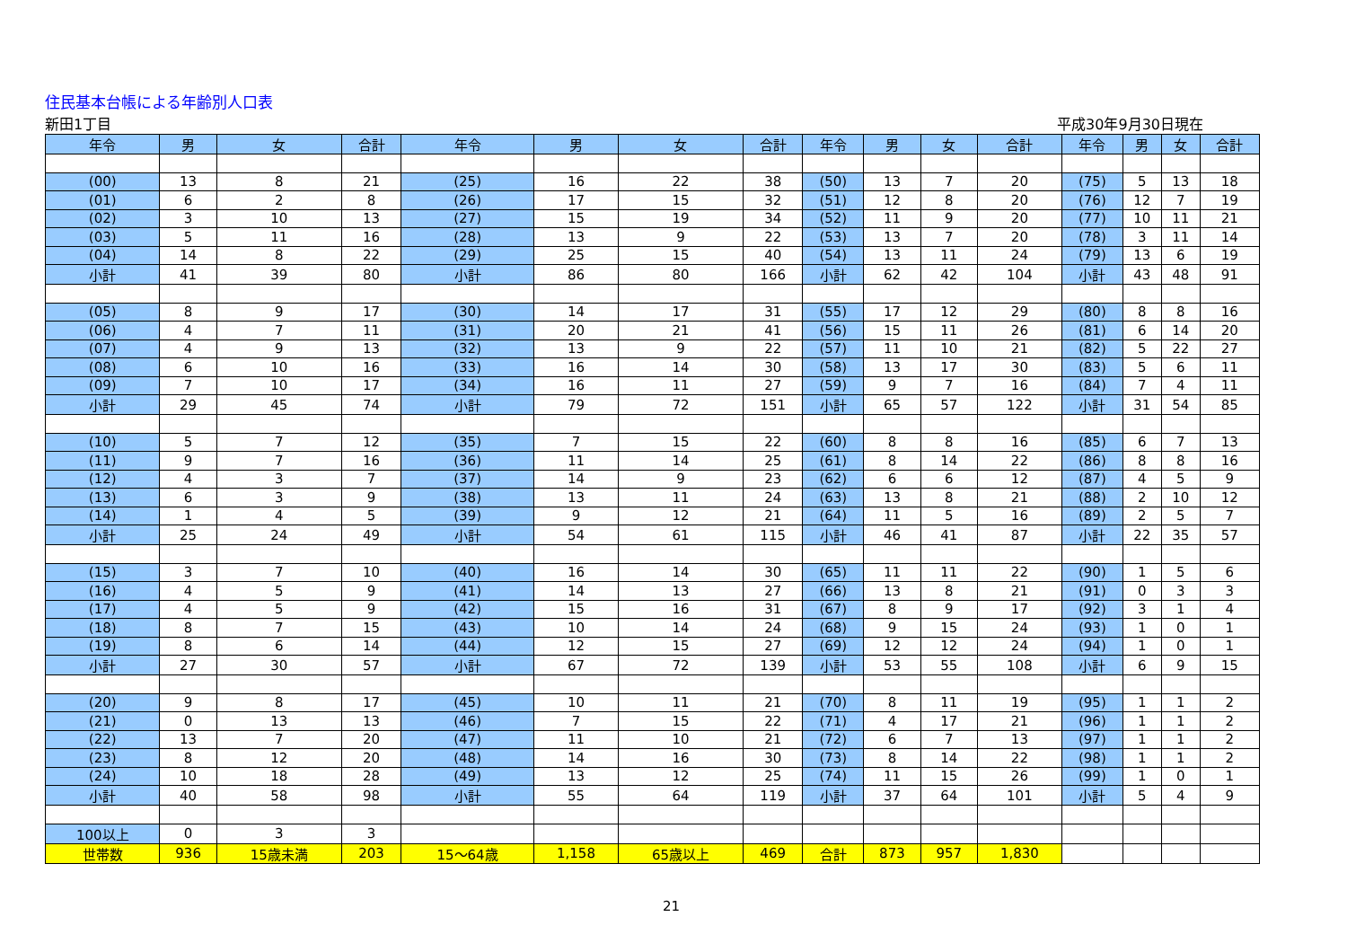住民基本台帳による年齢別人口表
新田1丁目 平成30年9月30日現在
| 年令 | 男 | 女 | 合計 | 年令 | 男 | 女 | 合計 | 年令 | 男 | 女 | 合計 | 年令 | 男 | 女 | 合計 |
| --- | --- | --- | --- | --- | --- | --- | --- | --- | --- | --- | --- | --- | --- | --- | --- |
| (00) | 13 | 8 | 21 | (25) | 16 | 22 | 38 | (50) | 13 | 7 | 20 | (75) | 5 | 13 | 18 |
| (01) | 6 | 2 | 8 | (26) | 17 | 15 | 32 | (51) | 12 | 8 | 20 | (76) | 12 | 7 | 19 |
| (02) | 3 | 10 | 13 | (27) | 15 | 19 | 34 | (52) | 11 | 9 | 20 | (77) | 10 | 11 | 21 |
| (03) | 5 | 11 | 16 | (28) | 13 | 9 | 22 | (53) | 13 | 7 | 20 | (78) | 3 | 11 | 14 |
| (04) | 14 | 8 | 22 | (29) | 25 | 15 | 40 | (54) | 13 | 11 | 24 | (79) | 13 | 6 | 19 |
| 小計 | 41 | 39 | 80 | 小計 | 86 | 80 | 166 | 小計 | 62 | 42 | 104 | 小計 | 43 | 48 | 91 |
| (05) | 8 | 9 | 17 | (30) | 14 | 17 | 31 | (55) | 17 | 12 | 29 | (80) | 8 | 8 | 16 |
| (06) | 4 | 7 | 11 | (31) | 20 | 21 | 41 | (56) | 15 | 11 | 26 | (81) | 6 | 14 | 20 |
| (07) | 4 | 9 | 13 | (32) | 13 | 9 | 22 | (57) | 11 | 10 | 21 | (82) | 5 | 22 | 27 |
| (08) | 6 | 10 | 16 | (33) | 16 | 14 | 30 | (58) | 13 | 17 | 30 | (83) | 5 | 6 | 11 |
| (09) | 7 | 10 | 17 | (34) | 16 | 11 | 27 | (59) | 9 | 7 | 16 | (84) | 7 | 4 | 11 |
| 小計 | 29 | 45 | 74 | 小計 | 79 | 72 | 151 | 小計 | 65 | 57 | 122 | 小計 | 31 | 54 | 85 |
| (10) | 5 | 7 | 12 | (35) | 7 | 15 | 22 | (60) | 8 | 8 | 16 | (85) | 6 | 7 | 13 |
| (11) | 9 | 7 | 16 | (36) | 11 | 14 | 25 | (61) | 8 | 14 | 22 | (86) | 8 | 8 | 16 |
| (12) | 4 | 3 | 7 | (37) | 14 | 9 | 23 | (62) | 6 | 6 | 12 | (87) | 4 | 5 | 9 |
| (13) | 6 | 3 | 9 | (38) | 13 | 11 | 24 | (63) | 13 | 8 | 21 | (88) | 2 | 10 | 12 |
| (14) | 1 | 4 | 5 | (39) | 9 | 12 | 21 | (64) | 11 | 5 | 16 | (89) | 2 | 5 | 7 |
| 小計 | 25 | 24 | 49 | 小計 | 54 | 61 | 115 | 小計 | 46 | 41 | 87 | 小計 | 22 | 35 | 57 |
| (15) | 3 | 7 | 10 | (40) | 16 | 14 | 30 | (65) | 11 | 11 | 22 | (90) | 1 | 5 | 6 |
| (16) | 4 | 5 | 9 | (41) | 14 | 13 | 27 | (66) | 13 | 8 | 21 | (91) | 0 | 3 | 3 |
| (17) | 4 | 5 | 9 | (42) | 15 | 16 | 31 | (67) | 8 | 9 | 17 | (92) | 3 | 1 | 4 |
| (18) | 8 | 7 | 15 | (43) | 10 | 14 | 24 | (68) | 9 | 15 | 24 | (93) | 1 | 0 | 1 |
| (19) | 8 | 6 | 14 | (44) | 12 | 15 | 27 | (69) | 12 | 12 | 24 | (94) | 1 | 0 | 1 |
| 小計 | 27 | 30 | 57 | 小計 | 67 | 72 | 139 | 小計 | 53 | 55 | 108 | 小計 | 6 | 9 | 15 |
| (20) | 9 | 8 | 17 | (45) | 10 | 11 | 21 | (70) | 8 | 11 | 19 | (95) | 1 | 1 | 2 |
| (21) | 0 | 13 | 13 | (46) | 7 | 15 | 22 | (71) | 4 | 17 | 21 | (96) | 1 | 1 | 2 |
| (22) | 13 | 7 | 20 | (47) | 11 | 10 | 21 | (72) | 6 | 7 | 13 | (97) | 1 | 1 | 2 |
| (23) | 8 | 12 | 20 | (48) | 14 | 16 | 30 | (73) | 8 | 14 | 22 | (98) | 1 | 1 | 2 |
| (24) | 10 | 18 | 28 | (49) | 13 | 12 | 25 | (74) | 11 | 15 | 26 | (99) | 1 | 0 | 1 |
| 小計 | 40 | 58 | 98 | 小計 | 55 | 64 | 119 | 小計 | 37 | 64 | 101 | 小計 | 5 | 4 | 9 |
| 100以上 | 0 | 3 | 3 | | | | | | | | | | | | |
| 世帯数 | 936 | 15歳未満 | 203 | 15～64歳 | 1,158 | 65歳以上 | 469 | 合計 | 873 | 957 | 1,830 | | | | |
21